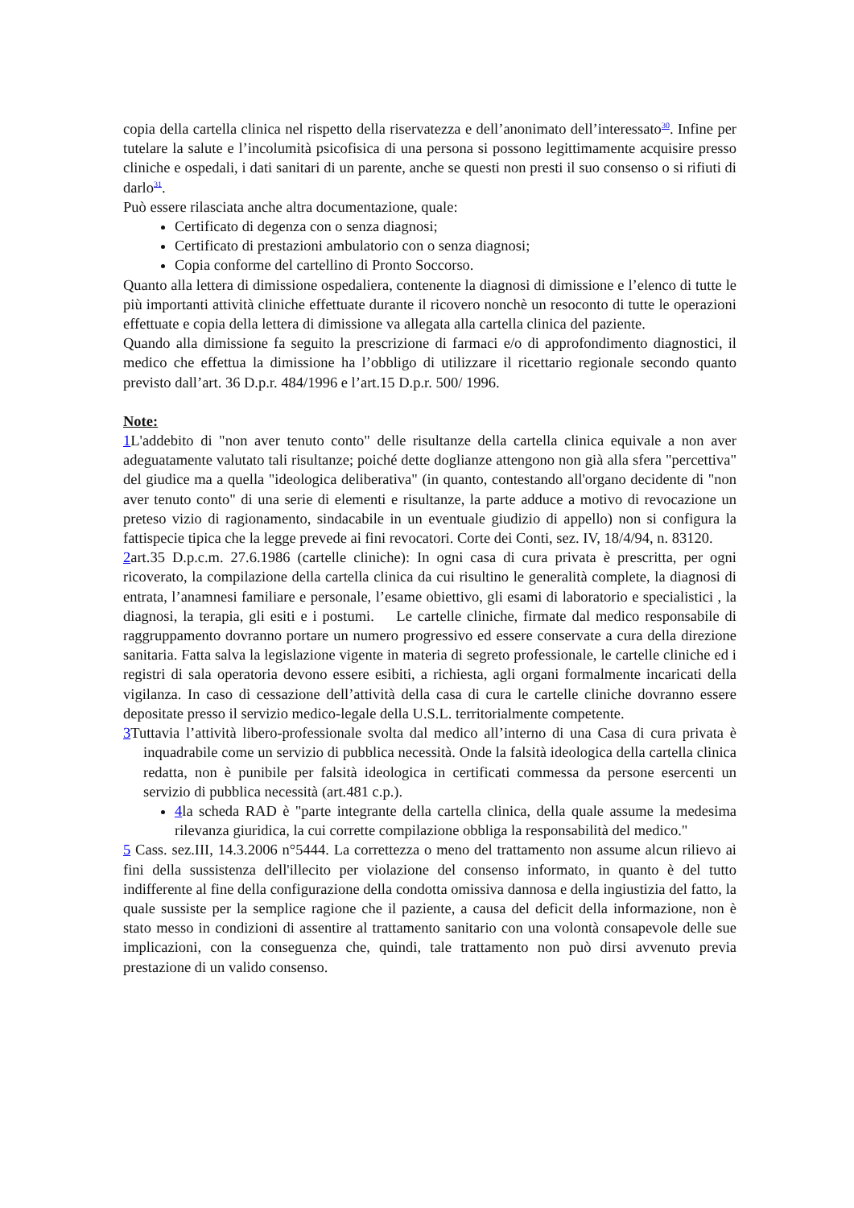copia della cartella clinica nel rispetto della riservatezza e dell’anonimato dell’interessato<sup>30</sup>. Infine per tutelare la salute e l’incolumità psicofisica di una persona si possono legittimamente acquisire presso cliniche e ospedali, i dati sanitari di un parente, anche se questi non presti il suo consenso o si rifiuti di darlo<sup>31</sup>.
Può essere rilasciata anche altra documentazione, quale:
Certificato di degenza con o senza diagnosi;
Certificato di prestazioni ambulatorio con o senza diagnosi;
Copia conforme del cartellino di Pronto Soccorso.
Quanto alla lettera di dimissione ospedaliera, contenente la diagnosi di dimissione e l’elenco di tutte le più importanti attività cliniche effettuate durante il ricovero nonchè un resoconto di tutte le operazioni effettuate e copia della lettera di dimissione va allegata alla cartella clinica del paziente.
Quando alla dimissione fa seguito la prescrizione di farmaci e/o di approfondimento diagnostici, il medico che effettua la dimissione ha l’obbligo di utilizzare il ricettario regionale secondo quanto previsto dall’art. 36 D.p.r. 484/1996 e l’art.15 D.p.r. 500/ 1996.
Note:
1 L'addebito di "non aver tenuto conto" delle risultanze della cartella clinica equivale a non aver adeguatamente valutato tali risultanze; poiché dette doglianze attengono non già alla sfera "percettiva" del giudice ma a quella "ideologica deliberativa" (in quanto, contestando all'organo decidente di "non aver tenuto conto" di una serie di elementi e risultanze, la parte adduce a motivo di revocazione un preteso vizio di ragionamento, sindacabile in un eventuale giudizio di appello) non si configura la fattispecie tipica che la legge prevede ai fini revocatori. Corte dei Conti, sez. IV, 18/4/94, n. 83120.
2art.35 D.p.c.m. 27.6.1986 (cartelle cliniche): In ogni casa di cura privata è prescritta, per ogni ricoverato, la compilazione della cartella clinica da cui risultino le generalità complete, la diagnosi di entrata, l’anamnesi familiare e personale, l’esame obiettivo, gli esami di laboratorio e specialistici , la diagnosi, la terapia, gli esiti e i postumi. Le cartelle cliniche, firmate dal medico responsabile di raggruppamento dovranno portare un numero progressivo ed essere conservate a cura della direzione sanitaria. Fatta salva la legislazione vigente in materia di segreto professionale, le cartelle cliniche ed i registri di sala operatoria devono essere esibiti, a richiesta, agli organi formalmente incaricati della vigilanza. In caso di cessazione dell’attività della casa di cura le cartelle cliniche dovranno essere depositate presso il servizio medico-legale della U.S.L. territorialmente competente.
3 Tuttavia l’attività libero-professionale svolta dal medico all’interno di una Casa di cura privata è inquadrabile come un servizio di pubblica necessità. Onde la falsità ideologica della cartella clinica redatta, non è punibile per falsità ideologica in certificati commessa da persone esercenti un servizio di pubblica necessità (art.481 c.p.).
4la scheda RAD è "parte integrante della cartella clinica, della quale assume la medesima rilevanza giuridica, la cui corrette compilazione obbliga la responsabilità del medico."
5 Cass. sez.III, 14.3.2006 n°5444. La correttezza o meno del trattamento non assume alcun rilievo ai fini della sussistenza dell'illecito per violazione del consenso informato, in quanto è del tutto indifferente al fine della configurazione della condotta omissiva dannosa e della ingiustizia del fatto, la quale sussiste per la semplice ragione che il paziente, a causa del deficit della informazione, non è stato messo in condizioni di assentire al trattamento sanitario con una volontà consapevole delle sue implicazioni, con la conseguenza che, quindi, tale trattamento non può dirsi avvenuto previa prestazione di un valido consenso.